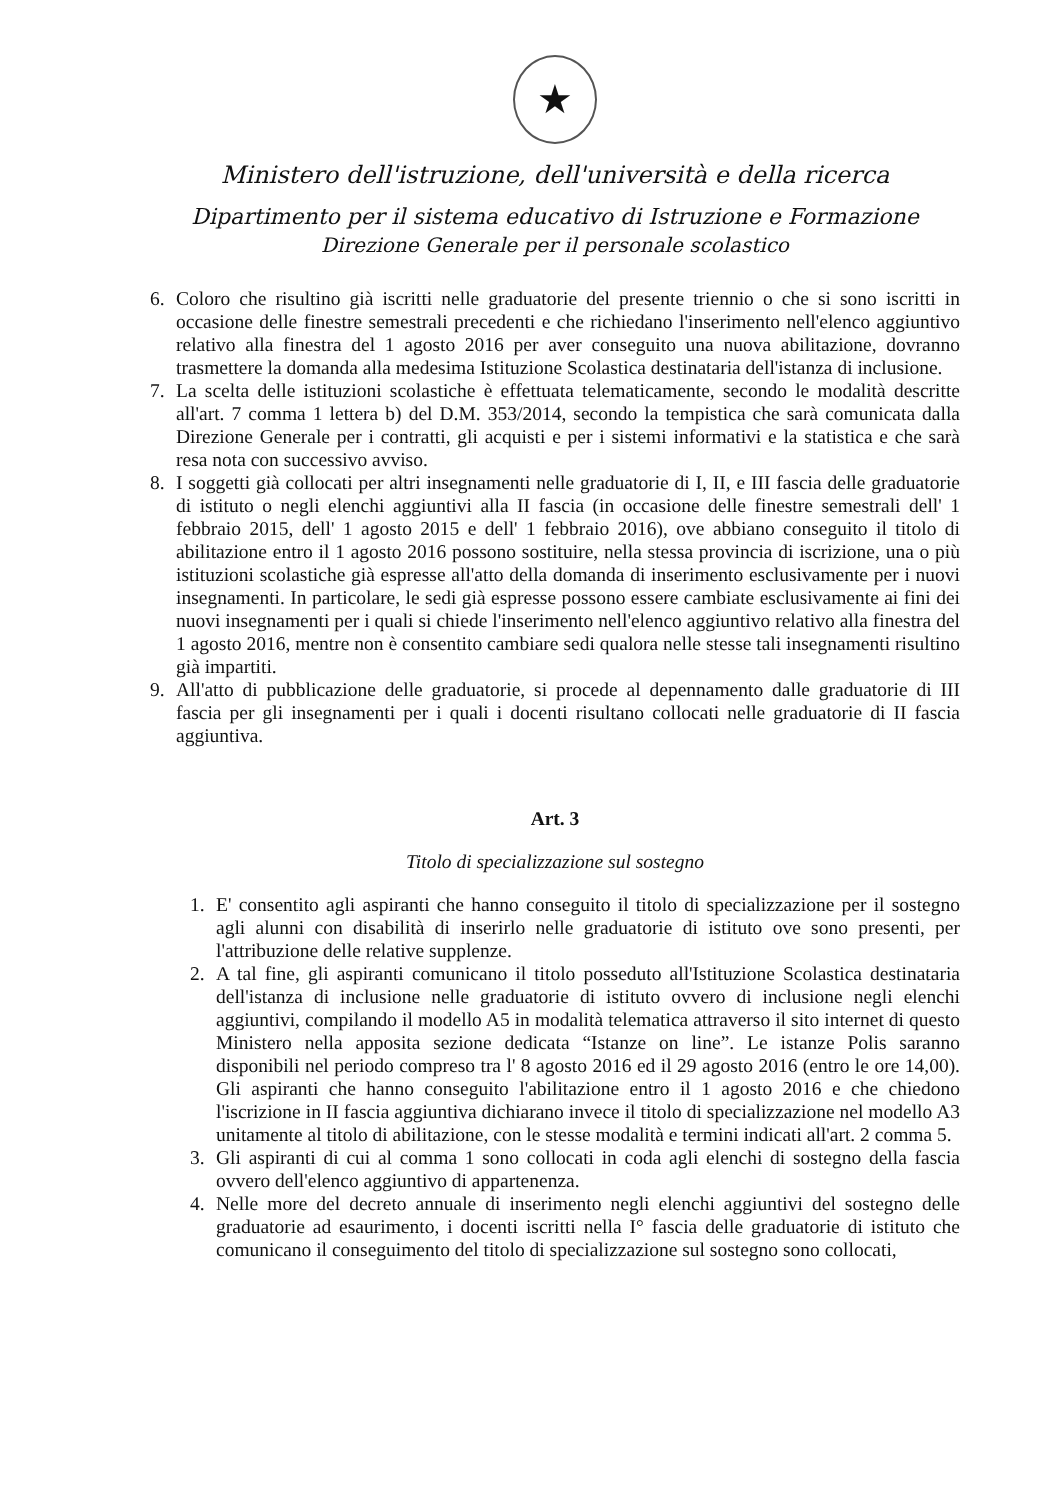★
Ministero dell'istruzione, dell'università e della ricerca
Dipartimento per il sistema educativo di Istruzione e Formazione
Direzione Generale per il personale scolastico
6. Coloro che risultino già iscritti nelle graduatorie del presente triennio o che si sono iscritti in occasione delle finestre semestrali precedenti e che richiedano l'inserimento nell'elenco aggiuntivo relativo alla finestra del 1 agosto 2016 per aver conseguito una nuova abilitazione, dovranno trasmettere la domanda alla medesima Istituzione Scolastica destinataria dell'istanza di inclusione.
7. La scelta delle istituzioni scolastiche è effettuata telematicamente, secondo le modalità descritte all'art. 7 comma 1 lettera b) del D.M. 353/2014, secondo la tempistica che sarà comunicata dalla Direzione Generale per i contratti, gli acquisti e per i sistemi informativi e la statistica e che sarà resa nota con successivo avviso.
8. I soggetti già collocati per altri insegnamenti nelle graduatorie di I, II, e III fascia delle graduatorie di istituto o negli elenchi aggiuntivi alla II fascia (in occasione delle finestre semestrali dell' 1 febbraio 2015, dell' 1 agosto 2015 e dell' 1 febbraio 2016), ove abbiano conseguito il titolo di abilitazione entro il 1 agosto 2016 possono sostituire, nella stessa provincia di iscrizione, una o più istituzioni scolastiche già espresse all'atto della domanda di inserimento esclusivamente per i nuovi insegnamenti. In particolare, le sedi già espresse possono essere cambiate esclusivamente ai fini dei nuovi insegnamenti per i quali si chiede l'inserimento nell'elenco aggiuntivo relativo alla finestra del 1 agosto 2016, mentre non è consentito cambiare sedi qualora nelle stesse tali insegnamenti risultino già impartiti.
9. All'atto di pubblicazione delle graduatorie, si procede al depennamento dalle graduatorie di III fascia per gli insegnamenti per i quali i docenti risultano collocati nelle graduatorie di II fascia aggiuntiva.
Art. 3
Titolo di specializzazione sul sostegno
1. E' consentito agli aspiranti che hanno conseguito il titolo di specializzazione per il sostegno agli alunni con disabilità di inserirlo nelle graduatorie di istituto ove sono presenti, per l'attribuzione delle relative supplenze.
2. A tal fine, gli aspiranti comunicano il titolo posseduto all'Istituzione Scolastica destinataria dell'istanza di inclusione nelle graduatorie di istituto ovvero di inclusione negli elenchi aggiuntivi, compilando il modello A5 in modalità telematica attraverso il sito internet di questo Ministero nella apposita sezione dedicata “Istanze on line”. Le istanze Polis saranno disponibili nel periodo compreso tra l' 8 agosto 2016 ed il 29 agosto 2016 (entro le ore 14,00). Gli aspiranti che hanno conseguito l'abilitazione entro il 1 agosto 2016 e che chiedono l'iscrizione in II fascia aggiuntiva dichiarano invece il titolo di specializzazione nel modello A3 unitamente al titolo di abilitazione, con le stesse modalità e termini indicati all'art. 2 comma 5.
3. Gli aspiranti di cui al comma 1 sono collocati in coda agli elenchi di sostegno della fascia ovvero dell'elenco aggiuntivo di appartenenza.
4. Nelle more del decreto annuale di inserimento negli elenchi aggiuntivi del sostegno delle graduatorie ad esaurimento, i docenti iscritti nella I° fascia delle graduatorie di istituto che comunicano il conseguimento del titolo di specializzazione sul sostegno sono collocati,